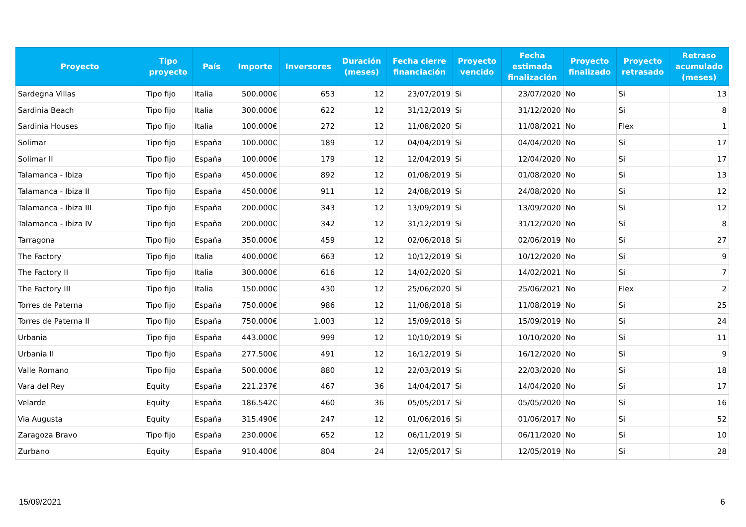| Proyecto | Tipo proyecto | País | Importe | Inversores | Duración (meses) | Fecha cierre financiación | Proyecto vencido | Fecha estimada finalización | Proyecto finalizado | Proyecto retrasado | Retraso acumulado (meses) |
| --- | --- | --- | --- | --- | --- | --- | --- | --- | --- | --- | --- |
| Sardegna Villas | Tipo fijo | Italia | 500.000€ | 653 | 12 | 23/07/2019 | Si | 23/07/2020 | No | Si | 13 |
| Sardinia Beach | Tipo fijo | Italia | 300.000€ | 622 | 12 | 31/12/2019 | Si | 31/12/2020 | No | Si | 8 |
| Sardinia Houses | Tipo fijo | Italia | 100.000€ | 272 | 12 | 11/08/2020 | Si | 11/08/2021 | No | Flex | 1 |
| Solimar | Tipo fijo | España | 100.000€ | 189 | 12 | 04/04/2019 | Si | 04/04/2020 | No | Si | 17 |
| Solimar II | Tipo fijo | España | 100.000€ | 179 | 12 | 12/04/2019 | Si | 12/04/2020 | No | Si | 17 |
| Talamanca - Ibiza | Tipo fijo | España | 450.000€ | 892 | 12 | 01/08/2019 | Si | 01/08/2020 | No | Si | 13 |
| Talamanca - Ibiza II | Tipo fijo | España | 450.000€ | 911 | 12 | 24/08/2019 | Si | 24/08/2020 | No | Si | 12 |
| Talamanca - Ibiza III | Tipo fijo | España | 200.000€ | 343 | 12 | 13/09/2019 | Si | 13/09/2020 | No | Si | 12 |
| Talamanca - Ibiza IV | Tipo fijo | España | 200.000€ | 342 | 12 | 31/12/2019 | Si | 31/12/2020 | No | Si | 8 |
| Tarragona | Tipo fijo | España | 350.000€ | 459 | 12 | 02/06/2018 | Si | 02/06/2019 | No | Si | 27 |
| The Factory | Tipo fijo | Italia | 400.000€ | 663 | 12 | 10/12/2019 | Si | 10/12/2020 | No | Si | 9 |
| The Factory II | Tipo fijo | Italia | 300.000€ | 616 | 12 | 14/02/2020 | Si | 14/02/2021 | No | Si | 7 |
| The Factory III | Tipo fijo | Italia | 150.000€ | 430 | 12 | 25/06/2020 | Si | 25/06/2021 | No | Flex | 2 |
| Torres de Paterna | Tipo fijo | España | 750.000€ | 986 | 12 | 11/08/2018 | Si | 11/08/2019 | No | Si | 25 |
| Torres de Paterna II | Tipo fijo | España | 750.000€ | 1.003 | 12 | 15/09/2018 | Si | 15/09/2019 | No | Si | 24 |
| Urbania | Tipo fijo | España | 443.000€ | 999 | 12 | 10/10/2019 | Si | 10/10/2020 | No | Si | 11 |
| Urbania II | Tipo fijo | España | 277.500€ | 491 | 12 | 16/12/2019 | Si | 16/12/2020 | No | Si | 9 |
| Valle Romano | Tipo fijo | España | 500.000€ | 880 | 12 | 22/03/2019 | Si | 22/03/2020 | No | Si | 18 |
| Vara del Rey | Equity | España | 221.237€ | 467 | 36 | 14/04/2017 | Si | 14/04/2020 | No | Si | 17 |
| Velarde | Equity | España | 186.542€ | 460 | 36 | 05/05/2017 | Si | 05/05/2020 | No | Si | 16 |
| Via Augusta | Equity | España | 315.490€ | 247 | 12 | 01/06/2016 | Si | 01/06/2017 | No | Si | 52 |
| Zaragoza Bravo | Tipo fijo | España | 230.000€ | 652 | 12 | 06/11/2019 | Si | 06/11/2020 | No | Si | 10 |
| Zurbano | Equity | España | 910.400€ | 804 | 24 | 12/05/2017 | Si | 12/05/2019 | No | Si | 28 |
15/09/2021 6